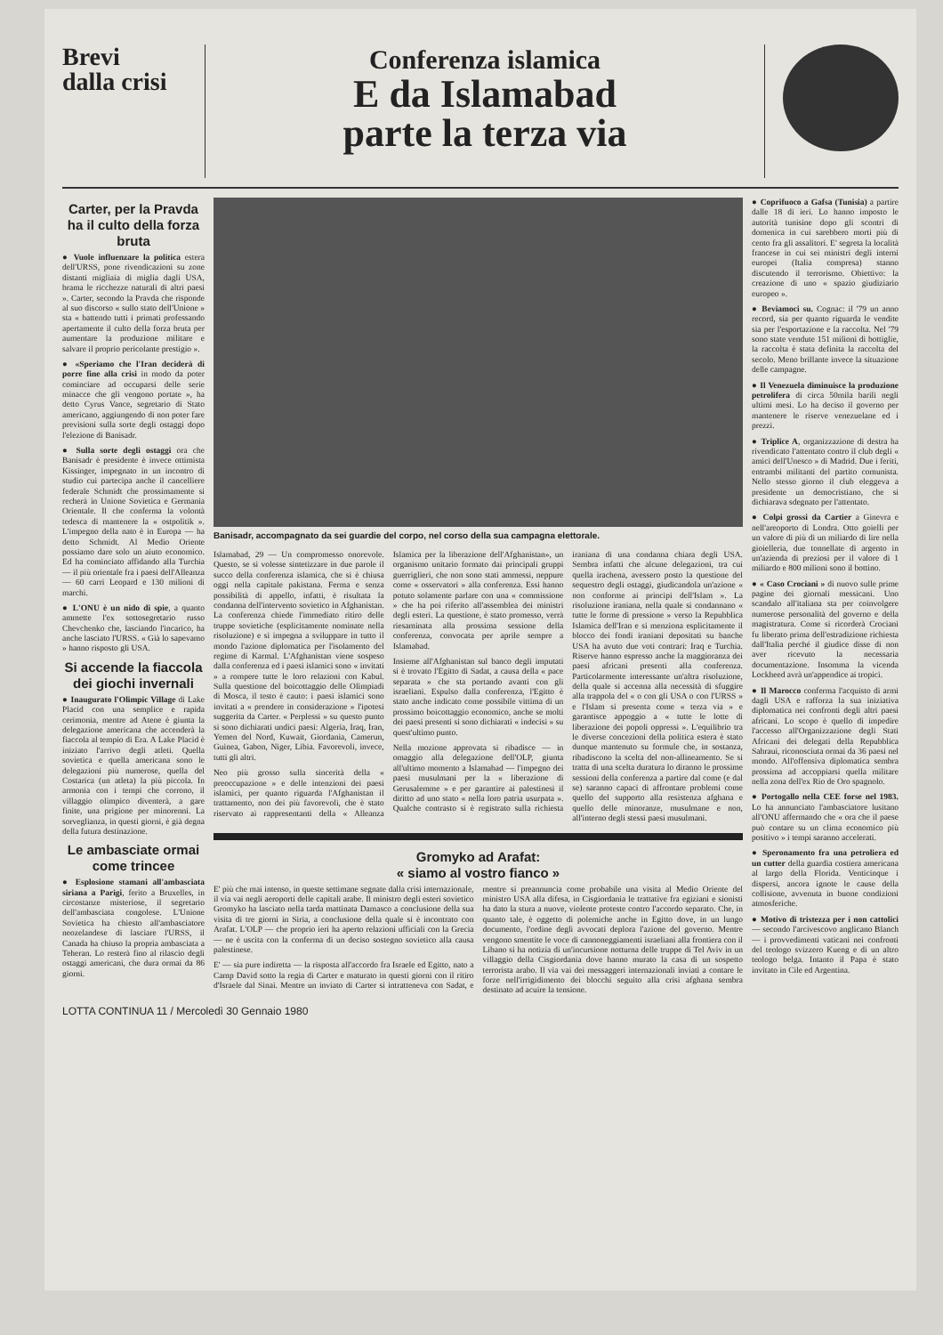Brevi
dalla crisi
Conferenza islamica
E da Islamabad
parte la terza via
Carter, per la Pravda ha il culto della forza bruta
● Vuole influenzare la politica estera dell'URSS, pone rivendicazioni su zone distanti migliaia di miglia dagli USA, brama le ricchezze naturali di altri paesi ». Carter, secondo la Pravda che risponde al suo discorso « sullo stato dell'Unione » sta « battendo tutti i primati professando apertamente il culto della forza bruta per aumentare la produzione militare e salvare il proprio pericolante prestigio ».
● «Speriamo che l'Iran deciderà di porre fine alla crisi in modo da poter cominciare ad occuparsi delle serie minacce che gli vengono portate », ha detto Cyrus Vance, segretario di Stato americano, aggiungendo di non poter fare previsioni sulla sorte degli ostaggi dopo l'elezione di Banisadr.
● Sulla sorte degli ostaggi ora che Banisadr è presidente è invece ottimista Kissinger, impegnato in un incontro di studio cui partecipa anche il cancelliere federale Schmidt che prossimamente si recherà in Unione Sovietica e Germania Orientale. Il che conferma la volontà tedesca di mantenere la « ostpolitik ». L'impegno della nato è in Europa — ha detto Schmidt. Al Medio Oriente possiamo dare solo un aiuto economico. Ed ha cominciato affidando alla Turchia — il più orientale fra i paesi dell'Alleanza — 60 carri Leopard e 130 milioni di marchi.
● L'ONU è un nido di spie, a quanto ammette l'ex sottosegretario russo Chevchenko che, lasciando l'incarico, ha anche lasciato l'URSS. « Già lo sapevamo » hanno risposto gli USA.
Si accende la fiaccola dei giochi invernali
● Inaugurato l'Olimpic Village di Lake Placid con una semplice e rapida cerimonia, mentre ad Atene è giunta la delegazione americana che accenderà la fiaccola al tempio di Era. A Lake Placid è iniziato l'arrivo degli atleti. Quella sovietica e quella americana sono le delegazioni più numerose, quella del Costarica (un atleta) la più piccola. In armonia con i tempi che corrono, il villaggio olimpico diventerà, a gare finite, una prigione per minorenni. La sorveglianza, in questi giorni, è già degna della futura destinazione.
Le ambasciate ormai come trincee
● Esplosione stamani all'ambasciata siriana a Parigi, ferito a Bruxelles, in circostanze misteriose, il segretario dell'ambasciata congolese. L'Unione Sovietica ha chiesto all'ambasciatore neozelandese di lasciare l'URSS, il Canada ha chiuso la propria ambasciata a Teheran. Lo resterà fino al rilascio degli ostaggi americani, che dura ormai da 86 giorni.
Banisadr, accompagnato da sei guardie del corpo, nel corso della sua campagna elettorale.
Islamabad, 29 — Un compromesso onorevole. Questo, se si volesse sintetizzare in due parole il succo della conferenza islamica, che si è chiusa oggi nella capitale pakistana. Ferma e senza possibilità di appello, infatti, è risultata la condanna dell'intervento sovietico in Afghanistan. La conferenza chiede l'immediato ritiro delle truppe sovietiche (esplicitamente nominate nella risoluzione) e si impegna a sviluppare in tutto il mondo l'azione diplomatica per l'isolamento del regime di Karmal. L'Afghanistan viene sospeso dalla conferenza ed i paesi islamici sono « invitati » a rompere tutte le loro relazioni con Kabul. Sulla questione del boicottaggio delle Olimpiadi di Mosca, il testo è cauto: i paesi islamici sono invitati a « prendere in considerazione » l'ipotesi suggerita da Carter. « Perplessi » su questo punto si sono dichiarati undici paesi: Algeria, Iraq, Iran, Yemen del Nord, Kuwait, Giordania, Camerun, Guinea, Gabon, Niger, Libia. Favorevoli, invece, tutti gli altri.
Neo più grosso sulla sincerità della « preoccupazione » e delle intenzioni dei paesi islamici, per quanto riguarda l'Afghanistan il trattamento, non dei più favorevoli, che è stato riservato ai rappresentanti della « Alleanza Islamica per la liberazione dell'Afghanistan», un organismo unitario formato dai principali gruppi guerriglieri, che non sono stati ammessi, neppure come « osservatori » alla conferenza. Essi hanno potuto solamente parlare con una « commissione » che ha poi riferito all'assemblea dei ministri degli esteri. La questione, è stato promesso, verrà riesaminata alla prossima sessione della conferenza, convocata per aprile sempre a Islamabad.
Insieme all'Afghanistan sul banco degli imputati si è trovato l'Egitto di Sadat, a causa della « pace separata » che sta portando avanti con gli israeliani. Espulso dalla conferenza, l'Egitto è stato anche indicato come possibile vittima di un prossimo boicottaggio economico, anche se molti dei paesi presenti si sono dichiarati « indecisi » su quest'ultimo punto.
Nella mozione approvata si ribadisce — in omaggio alla delegazione dell'OLP, giunta all'ultimo momento a Islamabad — l'impegno dei paesi musulmani per la « liberazione di Gerusalemme » e per garantire ai palestinesi il diritto ad uno stato « nella loro patria usurpata ». Qualche contrasto si è registrato sulla richiesta iraniana di una condanna chiara degli USA. Sembra infatti che alcune delegazioni, tra cui quella irachena, avessero posto la questione del sequestro degli ostaggi, giudicandola un'azione « non conforme ai principi dell'Islam ». La risoluzione iraniana, nella quale si condannano « tutte le forme di pressione » verso la Repubblica Islamica dell'Iran e si menziona esplicitamente il blocco dei fondi iraniani depositati su banche USA ha avuto due voti contrari: Iraq e Turchia. Riserve hanno espresso anche la maggioranza dei paesi africani presenti alla conferenza. Particolarmente interessante un'altra risoluzione, della quale si accenna alla necessità di sfuggire alla trappola del « o con gli USA o con l'URSS » e l'Islam si presenta come « terza via » e garantisce appoggio a « tutte le lotte di liberazione dei popoli oppressi ». L'equilibrio tra le diverse concezioni della politica estera è stato dunque mantenuto su formule che, in sostanza, ribadiscono la scelta del non-allineamento. Se si tratta di una scelta duratura lo diranno le prossime sessioni della conferenza a partire dal come (e dal se) saranno capaci di affrontare problemi come quello del supporto alla resistenza afghana e quello delle minoranze, musulmane e non, all'interno degli stessi paesi musulmani.
Gromyko ad Arafat:
« siamo al vostro fianco »
E' più che mai intenso, in queste settimane segnate dalla crisi internazionale, il via vai negli aeroporti delle capitali arabe. Il ministro degli esteri sovietico Gromyko ha lasciato nella tarda mattinata Damasco a conclusione della sua visita di tre giorni in Siria, a conclusione della quale si è incontrato con Arafat. L'OLP — che proprio ieri ha aperto relazioni ufficiali con la Grecia — ne è uscita con la conferma di un deciso sostegno sovietico alla causa palestinese.
E' — sia pure indiretta — la risposta all'accordo fra Israele ed Egitto, nato a Camp David sotto la regia di Carter e maturato in questi giorni con il ritiro d'Israele dal Sinai. Mentre un inviato di Carter si intratteneva con Sadat, e mentre si preannuncia come probabile una visita al Medio Oriente del ministro USA alla difesa, in Cisgiordania le trattative fra egiziani e sionisti ha dato la stura a nuove, violente proteste contro l'accordo separato. Che, in quanto tale, è oggetto di polemiche anche in Egitto dove, in un lungo documento, l'ordine degli avvocati deplora l'azione del governo. Mentre vengono smentite le voce di cannoneggiamenti israeliani alla frontiera con il Libano si ha notizia di un'incursione notturna delle truppe di Tel Aviv in un villaggio della Cisgiordania dove hanno murato la casa di un sospetto terrorista arabo. Il via vai dei messaggeri internazionali inviati a contare le forze nell'irrigidimento dei blocchi seguito alla crisi afghana sembra destinato ad acuire la tensione.
● Coprifuoco a Gafsa (Tunisia) a partire dalle 18 di ieri. Lo hanno imposto le autorità tunisine dopo gli scontri di domenica in cui sarebbero morti più di cento fra gli assalitori. E' segreta la località francese in cui sei ministri degli interni europei (Italia compresa) stanno discutendo il terrorismo. Obiettivo: la creazione di uno « spazio giudiziario europeo ».
● Beviamoci su. Cognac: il '79 un anno record, sia per quanto riguarda le vendite sia per l'esportazione e la raccolta. Nel '79 sono state vendute 151 milioni di bottiglie, la raccolta è stata definita la raccolta del secolo. Meno brillante invece la situazione delle campagne.
● Il Venezuela diminuisce la produzione petrolifera di circa 50mila barili negli ultimi mesi. Lo ha deciso il governo per mantenere le riserve venezuelane ed i prezzi.
● Triplice A, organizzazione di destra ha rivendicato l'attentato contro il club degli « amici dell'Unesco » di Madrid. Due i feriti, entrambi militanti del partito comunista. Nello stesso giorno il club eleggeva a presidente un democristiano, che si dichiarava sdegnato per l'attentato.
● Colpi grossi da Cartier a Ginevra e nell'areoporto di Londra. Otto goielli per un valore di più di un miliardo di lire nella gioielleria, due tonnellate di argento in un'azienda di preziosi per il valore di 1 miliardo e 800 milioni sono il bottino.
● « Caso Crociani » di nuovo sulle prime pagine dei giornali messicani. Uno scandalo all'italiana sta per coinvolgere numerose personalità del governo e della magistratura. Come si ricorderà Crociani fu liberato prima dell'estradizione richiesta dall'Italia perché il giudice disse di non aver ricevuto la necessaria documentazione. Insomma la vicenda Lockheed avrà un'appendice ai tropici.
● Il Marocco conferma l'acquisto di armi dagli USA e rafforza la sua iniziativa diplomatica nei confronti degli altri paesi africani. Lo scopo è quello di impedire l'accesso all'Organizzazione degli Stati Africani dei delegati della Repubblica Sahraui, riconosciuta ormai da 36 paesi nel mondo. All'offensiva diplomatica sembra prossima ad accoppiarsi quella militare nella zona dell'ex Rio de Oro spagnolo.
● Portogallo nella CEE forse nel 1983. Lo ha annunciato l'ambasciatore lusitano all'ONU affermando che « ora che il paese può contare su un clima economico più positivo » i tempi saranno accelerati.
● Speronamento fra una petroliera ed un cutter della guardia costiera americana al largo della Florida. Venticinque i dispersi, ancora ignote le cause della collisione, avvenuta in buone condizioni atmosferiche.
● Motivo di tristezza per i non cattolici — secondo l'arcivescovo anglicano Blanch — i provvedimenti vaticani nei confronti del teologo svizzero Kueng e di un altro teologo belga. Intanto il Papa è stato invitato in Cile ed Argentina.
LOTTA CONTINUA 11 / Mercoledì 30 Gennaio 1980